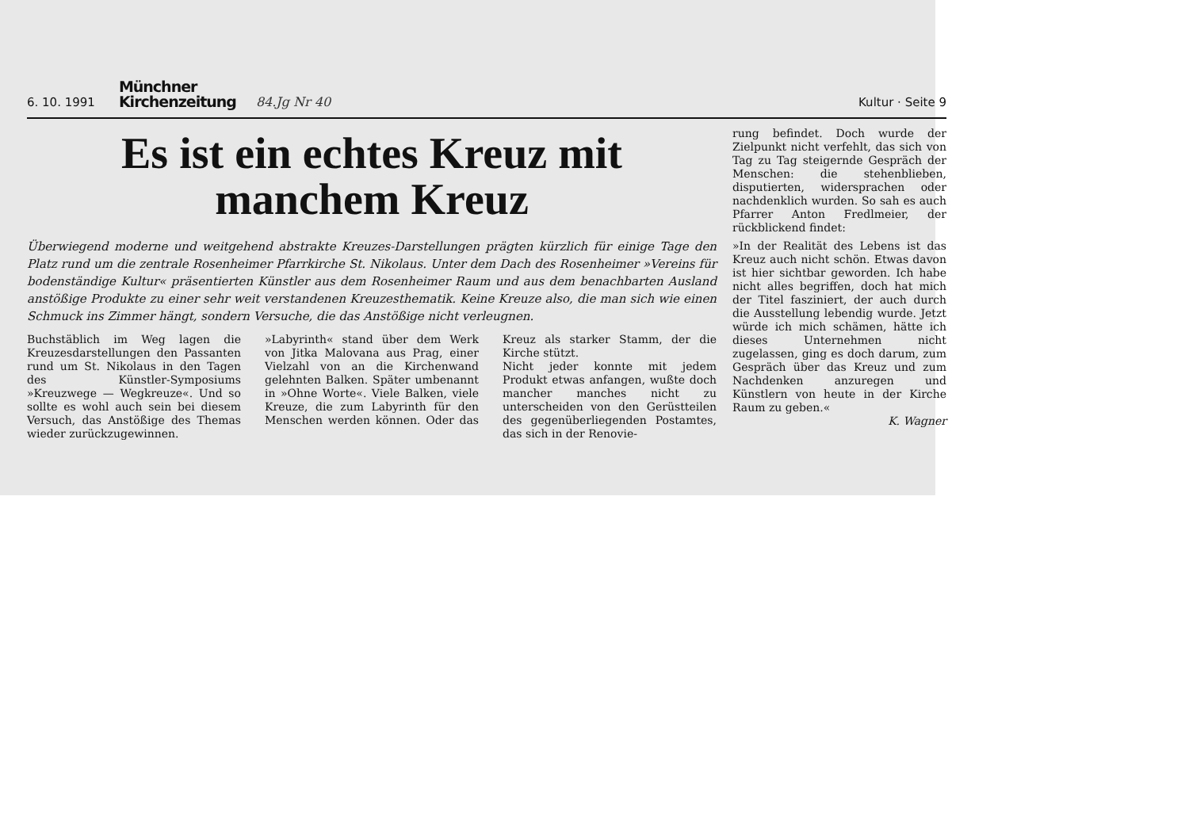6. 10. 1991 Münchner
Kirchenzeitung 84.Jg Nr 40 Kultur · Seite 9
Es ist ein echtes Kreuz mit
manchem Kreuz
Überwiegend moderne und weitgehend abstrakte Kreuzes-Darstellungen prägten kürzlich für einige Tage den Platz rund um die zentrale Rosenheimer Pfarrkirche St. Nikolaus. Unter dem Dach des Rosenheimer »Vereins für bodenständige Kultur« präsentierten Künstler aus dem Rosenheimer Raum und aus dem benachbarten Ausland anstößige Produkte zu einer sehr weit verstandenen Kreuzesthematik. Keine Kreuze also, die man sich wie einen Schmuck ins Zimmer hängt, sondern Versuche, die das Anstößige nicht verleugnen.
Buchstäblich im Weg lagen die Kreuzesdarstellungen den Passanten rund um St. Nikolaus in den Tagen des Künstler-Symposiums »Kreuzwege — Wegkreuze«. Und so sollte es wohl auch sein bei diesem Versuch, das Anstößige des Themas wieder zurückzugewinnen.
»Labyrinth« stand über dem Werk von Jitka Malovana aus Prag, einer Vielzahl von an die Kirchenwand gelehnten Balken. Später umbenannt in »Ohne Worte«. Viele Balken, viele Kreuze, die zum Labyrinth für den Menschen werden können. Oder das Kreuz als starker Stamm, der die Kirche stützt.
Nicht jeder konnte mit jedem Produkt etwas anfangen, wußte doch mancher manches nicht zu unterscheiden von den Gerüstteilen des gegenüberliegenden Postamtes, das sich in der Renovie-
rung befindet. Doch wurde der Zielpunkt nicht verfehlt, das sich von Tag zu Tag steigernde Gespräch der Menschen: die stehenblieben, disputierten, widersprachen oder nachdenklich wurden. So sah es auch Pfarrer Anton Fredlmeier, der rückblickend findet:
»In der Realität des Lebens ist das Kreuz auch nicht schön. Etwas davon ist hier sichtbar geworden. Ich habe nicht alles begriffen, doch hat mich der Titel fasziniert, der auch durch die Ausstellung lebendig wurde. Jetzt würde ich mich schämen, hätte ich dieses Unternehmen nicht zugelassen, ging es doch darum, zum Gespräch über das Kreuz und zum Nachdenken anzuregen und Künstlern von heute in der Kirche Raum zu geben.«
K. Wagner